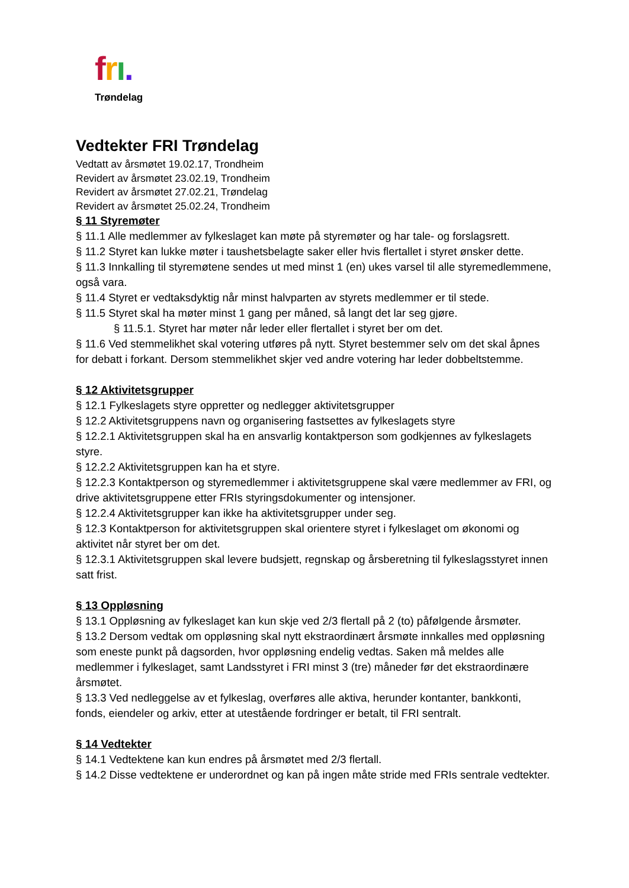frı.
Trøndelag
Vedtekter FRI Trøndelag
Vedtatt av årsmøtet 19.02.17, Trondheim
Revidert av årsmøtet 23.02.19, Trondheim
Revidert av årsmøtet 27.02.21, Trøndelag
Revidert av årsmøtet 25.02.24, Trondheim
§ 11 Styremøter
§ 11.1 Alle medlemmer av fylkeslaget kan møte på styremøter og har tale- og forslagsrett.
§ 11.2 Styret kan lukke møter i taushetsbelagte saker eller hvis flertallet i styret ønsker dette.
§ 11.3 Innkalling til styremøtene sendes ut med minst 1 (en) ukes varsel til alle styremedlemmene, også vara.
§ 11.4 Styret er vedtaksdyktig når minst halvparten av styrets medlemmer er til stede.
§ 11.5 Styret skal ha møter minst 1 gang per måned, så langt det lar seg gjøre.
§ 11.5.1. Styret har møter når leder eller flertallet i styret ber om det.
§ 11.6 Ved stemmelikhet skal votering utføres på nytt. Styret bestemmer selv om det skal åpnes for debatt i forkant. Dersom stemmelikhet skjer ved andre votering har leder dobbeltstemme.
§ 12 Aktivitetsgrupper
§ 12.1 Fylkeslagets styre oppretter og nedlegger aktivitetsgrupper
§ 12.2 Aktivitetsgruppens navn og organisering fastsettes av fylkeslagets styre
§ 12.2.1 Aktivitetsgruppen skal ha en ansvarlig kontaktperson som godkjennes av fylkeslagets styre.
§ 12.2.2 Aktivitetsgruppen kan ha et styre.
§ 12.2.3 Kontaktperson og styremedlemmer i aktivitetsgruppene skal være medlemmer av FRI, og drive aktivitetsgruppene etter FRIs styringsdokumenter og intensjoner.
§ 12.2.4 Aktivitetsgrupper kan ikke ha aktivitetsgrupper under seg.
§ 12.3 Kontaktperson for aktivitetsgruppen skal orientere styret i fylkeslaget om økonomi og aktivitet når styret ber om det.
§ 12.3.1 Aktivitetsgruppen skal levere budsjett, regnskap og årsberetning til fylkeslagsstyret innen satt frist.
§ 13 Oppløsning
§ 13.1 Oppløsning av fylkeslaget kan kun skje ved 2/3 flertall på 2 (to) påfølgende årsmøter.
§ 13.2 Dersom vedtak om oppløsning skal nytt ekstraordinært årsmøte innkalles med oppløsning som eneste punkt på dagsorden, hvor oppløsning endelig vedtas. Saken må meldes alle medlemmer i fylkeslaget, samt Landsstyret i FRI minst 3 (tre) måneder før det ekstraordinære årsmøtet.
§ 13.3 Ved nedleggelse av et fylkeslag, overføres alle aktiva, herunder kontanter, bankkonti, fonds, eiendeler og arkiv, etter at utestående fordringer er betalt, til FRI sentralt.
§ 14 Vedtekter
§ 14.1 Vedtektene kan kun endres på årsmøtet med 2/3 flertall.
§ 14.2 Disse vedtektene er underordnet og kan på ingen måte stride med FRIs sentrale vedtekter.